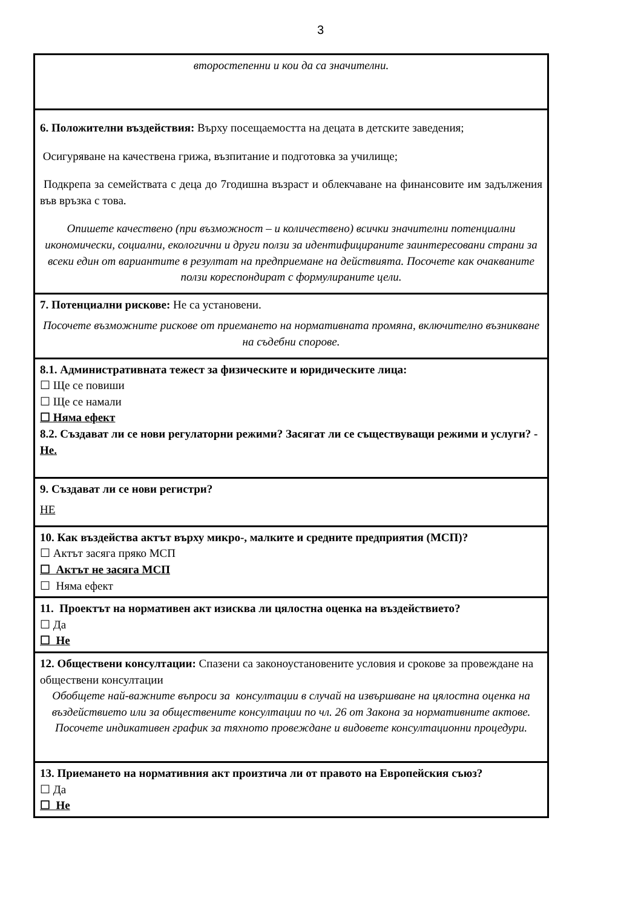3
| второстепенни и кои да са значителни. |
| 6. Положителни въздействия: Върху посещаемостта на децата в детските заведения; Осигуряване на качествена грижа, възпитание и подготовка за училище; Подкрепа за семействата с деца до 7годишна възраст и облекчаване на финансовите им задължения във връзка с това. Опишете качествено (при възможност – и количествено) всички значителни потенциални икономически, социални, екологични и други ползи за идентифицираните заинтересовани страни за всеки един от вариантите в резултат на предприемане на действията. Посочете как очакваните ползи кореспондират с формулираните цели. |
| 7. Потенциални рискове: Не са установени. Посочете възможните рискове от приемането на нормативната промяна, включително възникване на съдебни спорове. |
| 8.1. Административната тежест за физическите и юридическите лица: ☐ Ще се повиши ☐ Ще се намали ☐ Няма ефект 8.2. Създават ли се нови регулаторни режими? Засягат ли се съществуващи режими и услуги? - Не. |
| 9. Създават ли се нови регистри? НЕ |
| 10. Как въздейства актът върху микро-, малките и средните предприятия (МСП)? ☐ Актът засяга пряко МСП ☐ Актът не засяга МСП ☐ Няма ефект |
| 11. Проектът на нормативен акт изисква ли цялостна оценка на въздействието? ☐ Да ☐ Не |
| 12. Обществени консултации: Спазени са законоустановените условия и срокове за провеждане на обществени консултации Обобщете най-важните въпроси за консултации в случай на извършване на цялостна оценка на въздействието или за обществените консултации по чл. 26 от Закона за нормативните актове. Посочете индикативен график за тяхното провеждане и видовете консултационни процедури. |
| 13. Приемането на нормативния акт произтича ли от правото на Европейския съюз? ☐ Да ☐ Не |